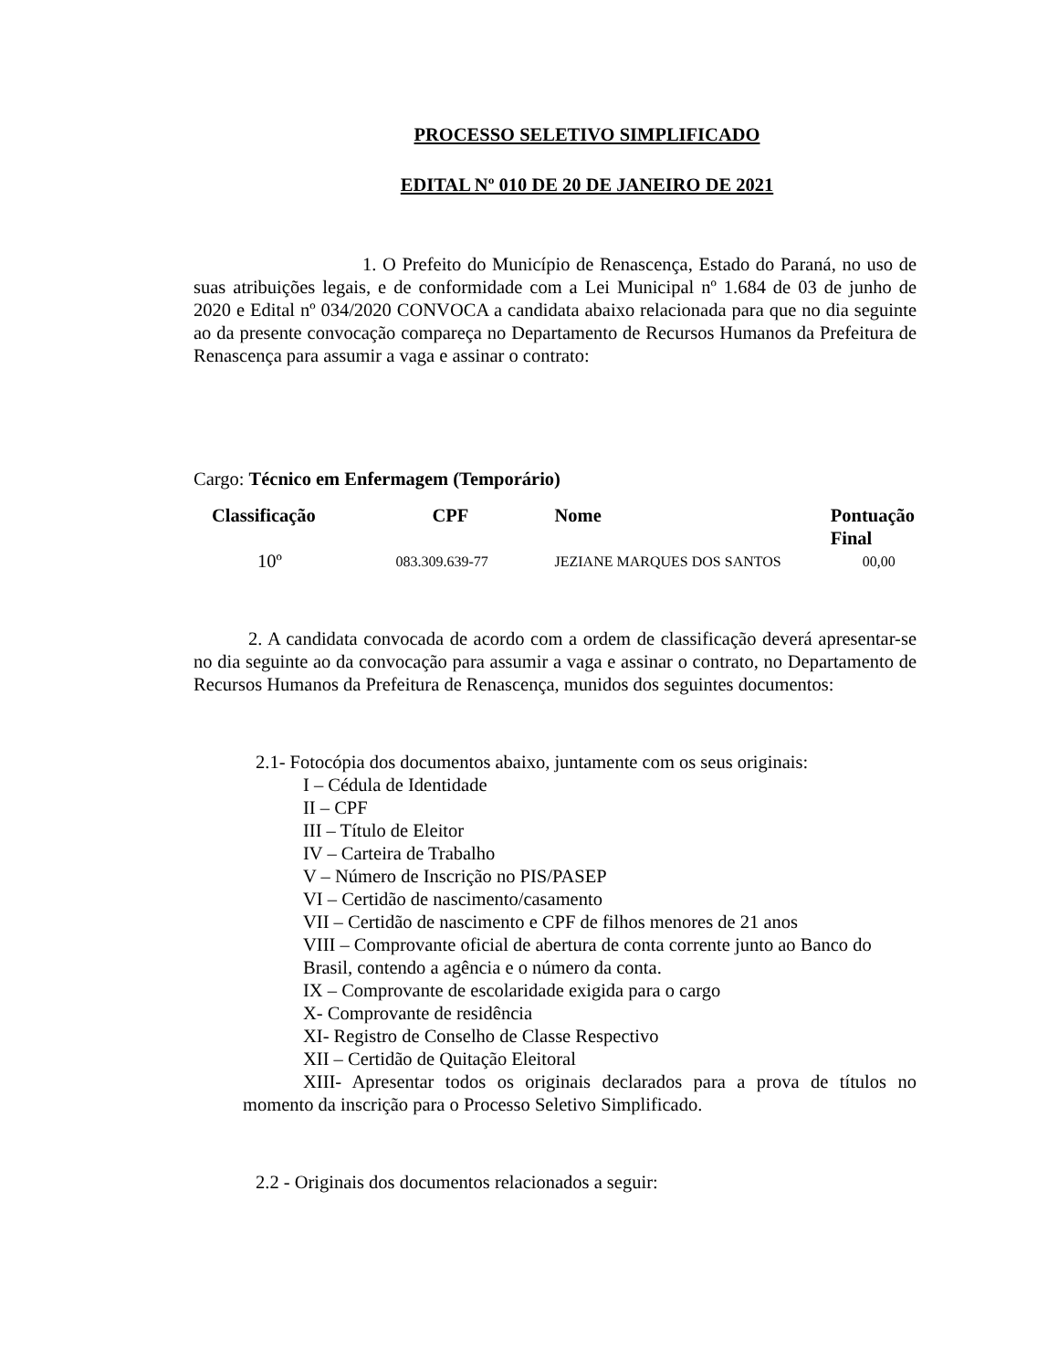PROCESSO SELETIVO SIMPLIFICADO
EDITAL Nº 010 DE 20 DE JANEIRO DE 2021
1. O Prefeito do Município de Renascença, Estado do Paraná, no uso de suas atribuições legais, e de conformidade com a Lei Municipal nº 1.684 de 03 de junho de 2020 e Edital nº 034/2020 CONVOCA a candidata abaixo relacionada para que no dia seguinte ao da presente convocação compareça no Departamento de Recursos Humanos da Prefeitura de Renascença para assumir a vaga e assinar o contrato:
Cargo: Técnico em Enfermagem (Temporário)
| Classificação | CPF | Nome | Pontuação Final |
| --- | --- | --- | --- |
| 10º | 083.309.639-77 | JEZIANE MARQUES DOS SANTOS | 00,00 |
2. A candidata convocada de acordo com a ordem de classificação deverá apresentar-se no dia seguinte ao da convocação para assumir a vaga e assinar o contrato, no Departamento de Recursos Humanos da Prefeitura de Renascença, munidos dos seguintes documentos:
2.1- Fotocópia dos documentos abaixo, juntamente com os seus originais:
I – Cédula de Identidade
II – CPF
III – Título de Eleitor
IV – Carteira de Trabalho
V – Número de Inscrição no PIS/PASEP
VI – Certidão de nascimento/casamento
VII – Certidão de nascimento e CPF de filhos menores de 21 anos
VIII – Comprovante oficial de abertura de conta corrente junto ao Banco do Brasil, contendo a agência e o número da conta.
IX – Comprovante de escolaridade exigida para o cargo
X- Comprovante de residência
XI- Registro de Conselho de Classe Respectivo
XII – Certidão de Quitação Eleitoral
XIII- Apresentar todos os originais declarados para a prova de títulos no momento da inscrição para o Processo Seletivo Simplificado.
2.2 - Originais dos documentos relacionados a seguir: